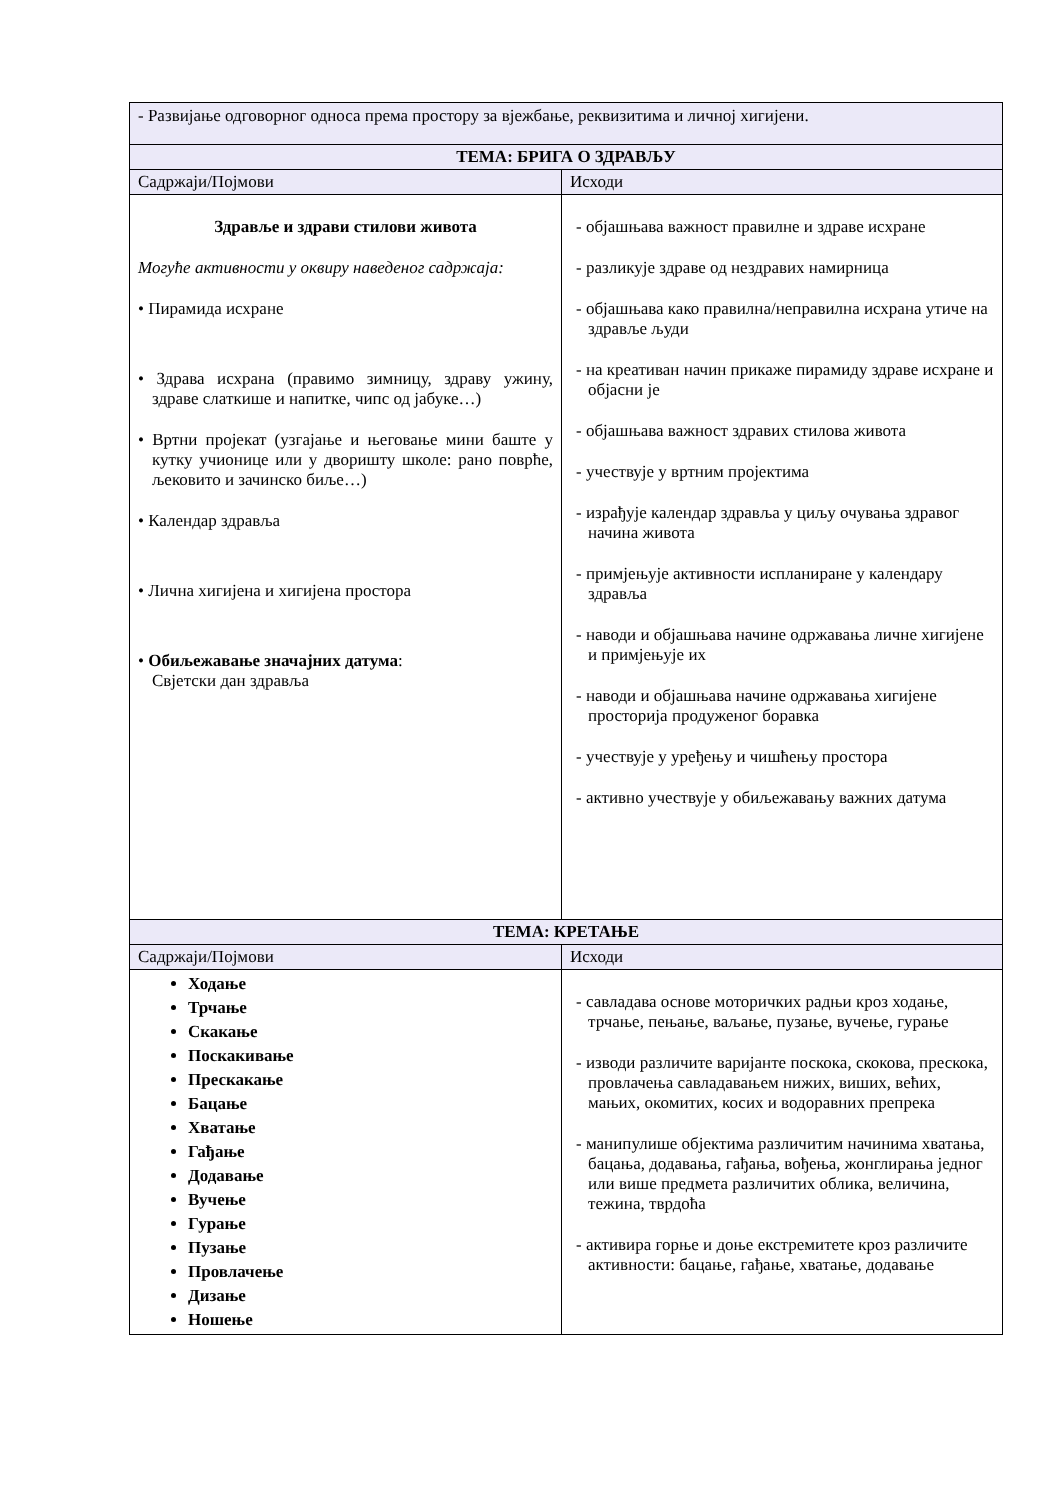| - Развијање одговорног односа према простору за вјежбање, реквизитима и личној хигијени. | |
| ТЕМА: БРИГА О ЗДРАВЉУ | |
| Садржаји/Појмови | Исходи |
| Здравље и здрави стилови живота Могуће активности у оквиру наведеног садржаја: • Пирамида исхране • Здрава исхрана (правимо зимницу, здраву ужину, здраве слаткише и напитке, чипс од јабуке…) • Вртни пројекат (узгајање и његовање мини баште у кутку учионице или у дворишту школе: рано поврће, љековито и зачинско биље…) • Календар здравља • Лична хигијена и хигијена простора • Обиљежавање значајних датума : Свјетски дан здравља | - објашњава важност правилне и здраве исхране - разликује здраве од нездравих намирница - објашњава како правилна/неправилна исхрана утиче на здравље људи - на креативан начин прикаже пирамиду здраве исхране и објасни је - објашњава важност здравих стилова живота - учествује у вртним пројектима - израђује календар здравља у циљу очувања здравог начина живота - примјењује активности испланиране у календару здравља - наводи и објашњава начине одржавања личне хигијене и примјењује их - наводи и објашњава начине одржавања хигијене просторија продуженог боравка - учествује у уређењу и чишћењу простора - активно учествује у обиљежавању важних датума |
| ТЕМА: КРЕТАЊЕ | |
| Садржаји/Појмови | Исходи |
| Ходање Трчање Скакање Поскакивање Прескакање Бацање Хватање Гађање Додавање Вучење Гурање Пузање Провлачење Дизање Ношење | - савладава основе моторичких радњи кроз ходање, трчање, пењање, ваљање, пузање, вучење, гурање - изводи различите варијанте поскока, скокова, прескока, провлачења савладавањем нижих, виших, већих, мањих, окомитих, косих и водоравних препрека - манипулише објектима различитим начинима хватања, бацања, додавања, гађања, вођења, жонглирања једног или више предмета различитих облика, величина, тежина, тврдоћа - активира горње и доње екстремитете кроз различите активности: бацање, гађање, хватање, додавање |